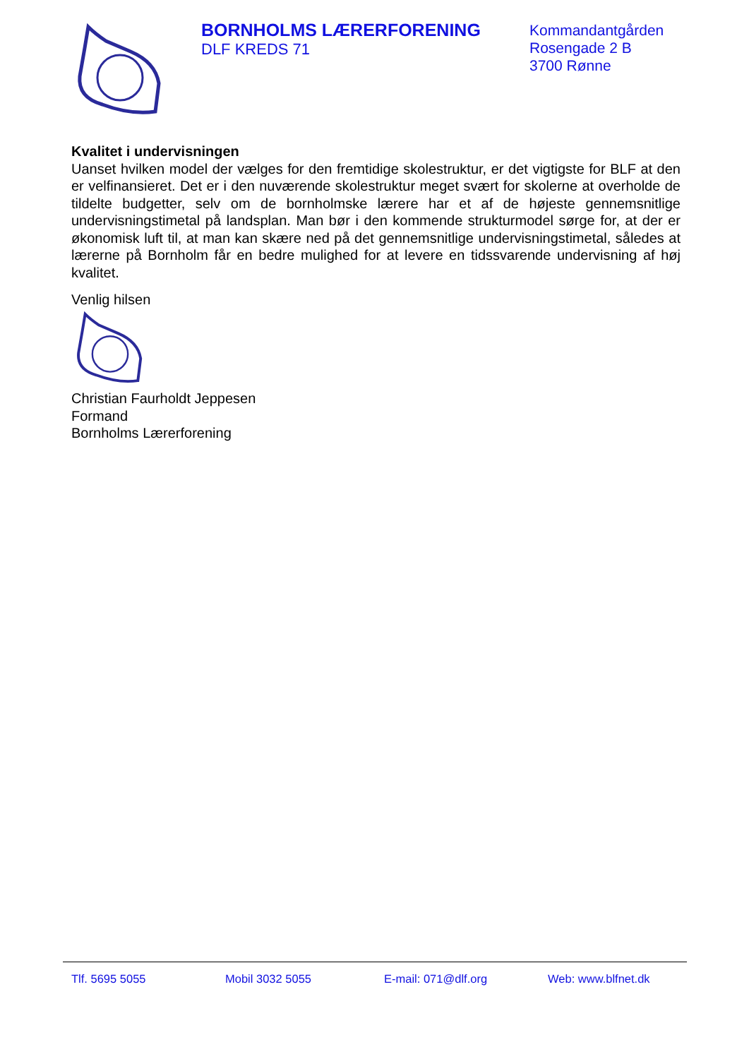BORNHOLMS LÆRERFORENING
DLF KREDS 71
Kommandantgården
Rosengade 2 B
3700 Rønne
Kvalitet i undervisningen
Uanset hvilken model der vælges for den fremtidige skolestruktur, er det vigtigste for BLF at den er velfinansieret. Det er i den nuværende skolestruktur meget svært for skolerne at overholde de tildelte budgetter, selv om de bornholmske lærere har et af de højeste gennemsnitlige undervisningstimetal på landsplan. Man bør i den kommende strukturmodel sørge for, at der er økonomisk luft til, at man kan skære ned på det gennemsnitlige undervisningstimetal, således at lærerne på Bornholm får en bedre mulighed for at levere en tidssvarende undervisning af høj kvalitet.
Venlig hilsen
Christian Faurholdt Jeppesen
Formand
Bornholms Lærerforening
Tlf. 5695 5055 Mobil 3032 5055 E-mail: 071@dlf.org Web: www.blfnet.dk